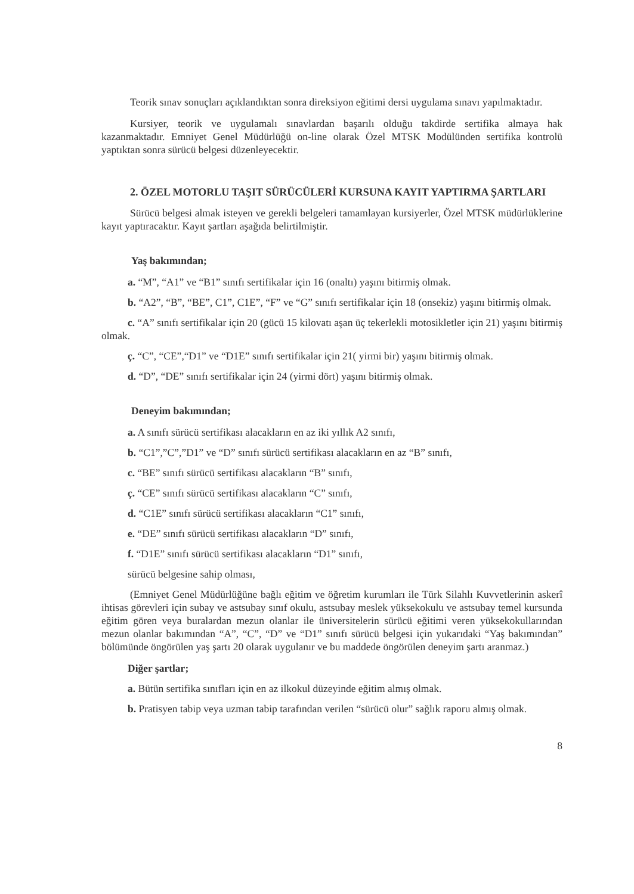Teorik sınav sonuçları açıklandıktan sonra direksiyon eğitimi dersi uygulama sınavı yapılmaktadır.
Kursiyer, teorik ve uygulamalı sınavlardan başarılı olduğu takdirde sertifika almaya hak kazanmaktadır. Emniyet Genel Müdürlüğü on-line olarak Özel MTSK Modülünden sertifika kontrolü yaptıktan sonra sürücü belgesi düzenleyecektir.
2. ÖZEL MOTORLU TAŞIT SÜRÜCÜLERİ KURSUNA KAYIT YAPTIRMA ŞARTLARI
Sürücü belgesi almak isteyen ve gerekli belgeleri tamamlayan kursiyerler, Özel MTSK müdürlüklerine kayıt yaptıracaktır. Kayıt şartları aşağıda belirtilmiştir.
Yaş bakımından;
a. “M”, “A1” ve “B1” sınıfı sertifikalar için 16 (onaltı) yaşını bitirmiş olmak.
b. “A2”, “B”, “BE”, C1”, C1E”, “F” ve “G” sınıfı sertifikalar için 18 (onsekiz) yaşını bitirmiş olmak.
c. “A” sınıfı sertifikalar için 20 (gücü 15 kilovatı aşan üç tekerlekli motosikletler için 21) yaşını bitirmiş olmak.
ç. “C”, “CE”,“D1” ve “D1E” sınıfı sertifikalar için 21( yirmi bir) yaşını bitirmiş olmak.
d. “D”, “DE” sınıfı sertifikalar için 24 (yirmi dört) yaşını bitirmiş olmak.
Deneyim bakımından;
a. A sınıfı sürücü sertifikası alacakların en az iki yıllık A2 sınıfı,
b. “C1”,”C”,”D1” ve “D” sınıfı sürücü sertifikası alacakların en az “B” sınıfı,
c. “BE” sınıfı sürücü sertifikası alacakların “B” sınıfı,
ç. “CE” sınıfı sürücü sertifikası alacakların “C” sınıfı,
d. “C1E” sınıfı sürücü sertifikası alacakların “C1” sınıfı,
e. “DE” sınıfı sürücü sertifikası alacakların “D” sınıfı,
f. “D1E” sınıfı sürücü sertifikası alacakların “D1” sınıfı,
sürücü belgesine sahip olması,
(Emniyet Genel Müdürlüğüne bağlı eğitim ve öğretim kurumları ile Türk Silahlı Kuvvetlerinin askerî ihtisas görevleri için subay ve astsubay sınıf okulu, astsubay meslek yüksekokulu ve astsubay temel kursunda eğitim gören veya buralardan mezun olanlar ile üniversitelerin sürücü eğitimi veren yüksekokullarından mezun olanlar bakımından “A”, “C”, “D” ve “D1” sınıfı sürücü belgesi için yukarıdaki “Yaş bakımından” bölümünde öngörülen yaş şartı 20 olarak uygulanır ve bu maddede öngörülen deneyim şartı aranmaz.)
Diğer şartlar;
a. Bütün sertifika sınıfları için en az ilkokul düzeyinde eğitim almış olmak.
b. Pratisyen tabip veya uzman tabip tarafından verilen “sürücü olur” sağlık raporu almış olmak.
8